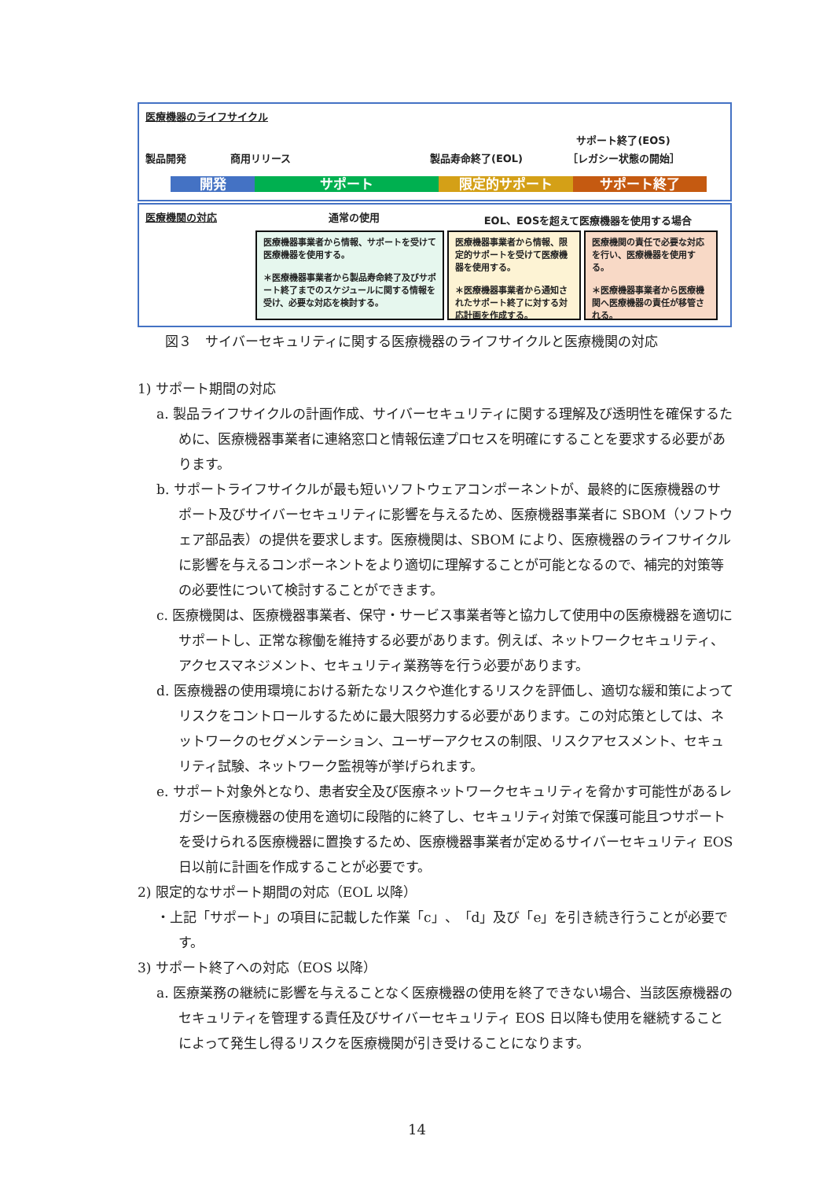医療機器のライフサイクル
製品開発 商用リリース 製品寿命終了(EOL) サポート終了(EOS)
［レガシー状態の開始］
開発 サポート 限定的サポート サポート終了
医療機関の対応 通常の使用 EOL、EOSを超えて医療機器を使用する場合
医療機器事業者から情報、サポートを受けて医療機器を使用する。
＊医療機器事業者から製品寿命終了及びサポート終了までのスケジュールに関する情報を受け、必要な対応を検討する。
医療機器事業者から情報、限定的サポートを受けて医療機器を使用する。
＊医療機器事業者から通知されたサポート終了に対する対応計画を作成する。
医療機関の責任で必要な対応を行い、医療機器を使用する。
＊医療機器事業者から医療機関へ医療機器の責任が移管される。
図３　サイバーセキュリティに関する医療機器のライフサイクルと医療機関の対応
1) サポート期間の対応
a. 製品ライフサイクルの計画作成、サイバーセキュリティに関する理解及び透明性を確保するために、医療機器事業者に連絡窓口と情報伝達プロセスを明確にすることを要求する必要があります。
b. サポートライフサイクルが最も短いソフトウェアコンポーネントが、最終的に医療機器のサポート及びサイバーセキュリティに影響を与えるため、医療機器事業者に SBOM（ソフトウェア部品表）の提供を要求します。医療機関は、SBOM により、医療機器のライフサイクルに影響を与えるコンポーネントをより適切に理解することが可能となるので、補完的対策等の必要性について検討することができます。
c. 医療機関は、医療機器事業者、保守・サービス事業者等と協力して使用中の医療機器を適切にサポートし、正常な稼働を維持する必要があります。例えば、ネットワークセキュリティ、アクセスマネジメント、セキュリティ業務等を行う必要があります。
d. 医療機器の使用環境における新たなリスクや進化するリスクを評価し、適切な緩和策によってリスクをコントロールするために最大限努力する必要があります。この対応策としては、ネットワークのセグメンテーション、ユーザーアクセスの制限、リスクアセスメント、セキュリティ試験、ネットワーク監視等が挙げられます。
e. サポート対象外となり、患者安全及び医療ネットワークセキュリティを脅かす可能性があるレガシー医療機器の使用を適切に段階的に終了し、セキュリティ対策で保護可能且つサポートを受けられる医療機器に置換するため、医療機器事業者が定めるサイバーセキュリティ EOS 日以前に計画を作成することが必要です。
2) 限定的なサポート期間の対応（EOL 以降）
・上記「サポート」の項目に記載した作業「c」、「d」及び「e」を引き続き行うことが必要です。
3) サポート終了への対応（EOS 以降）
a. 医療業務の継続に影響を与えることなく医療機器の使用を終了できない場合、当該医療機器のセキュリティを管理する責任及びサイバーセキュリティ EOS 日以降も使用を継続することによって発生し得るリスクを医療機関が引き受けることになります。
14